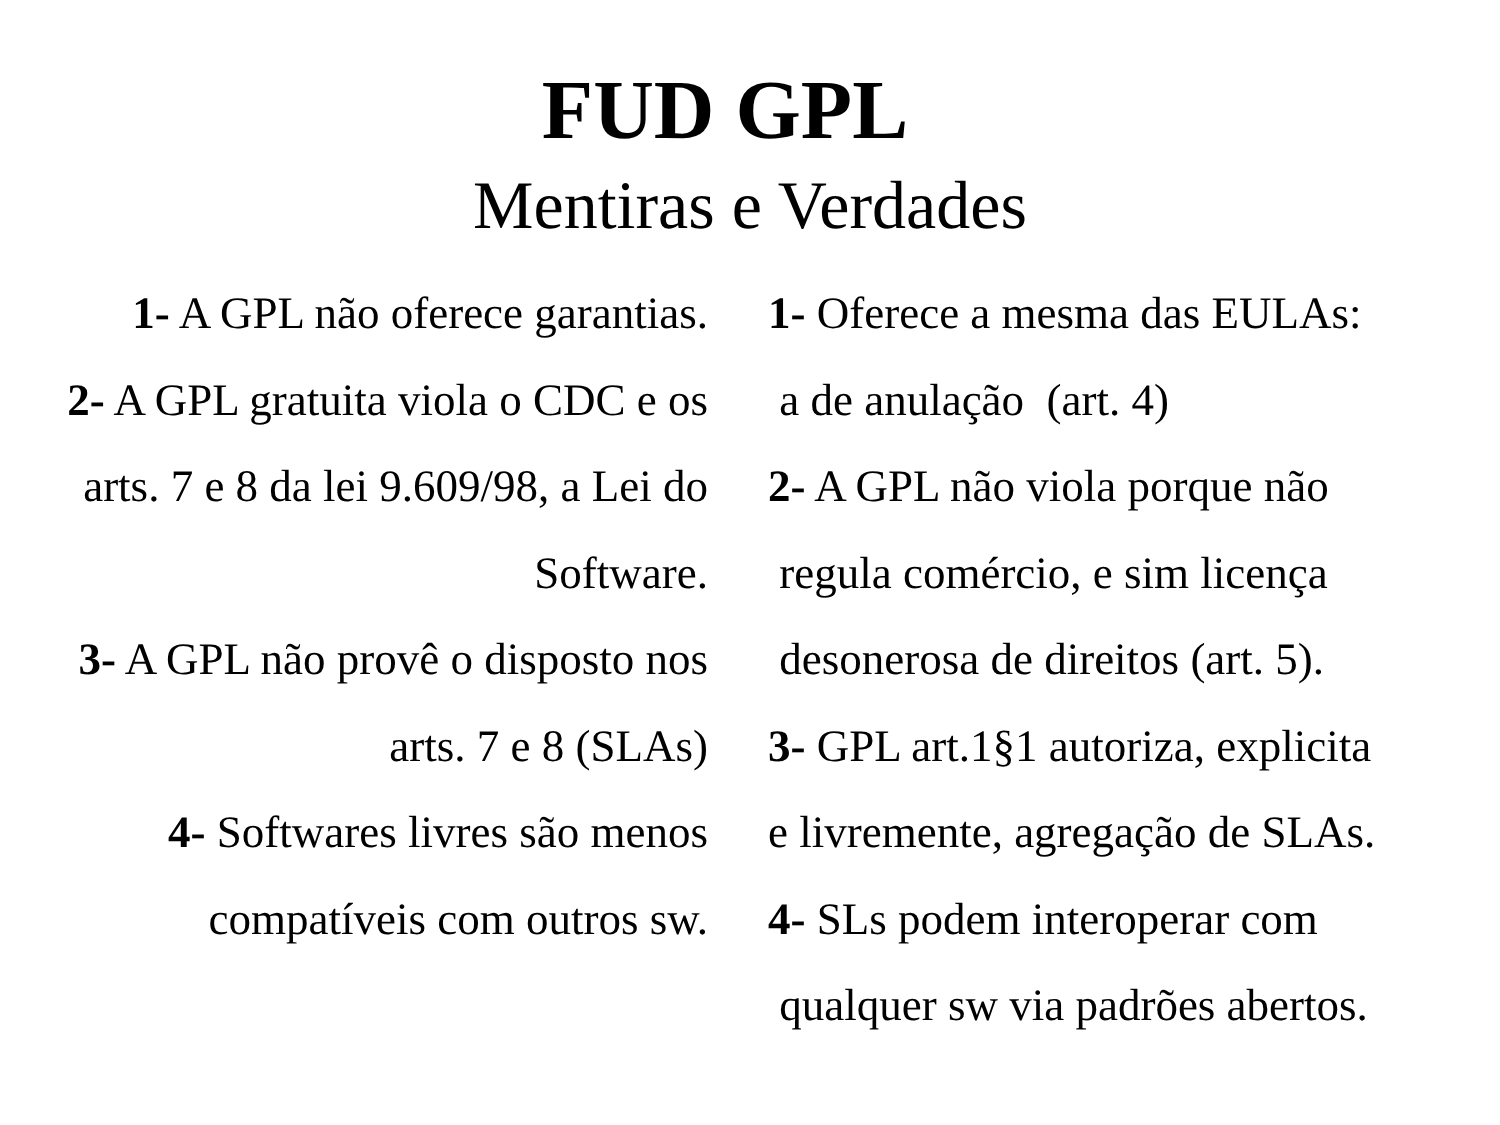FUD GPL
Mentiras e Verdades
1- A GPL não oferece garantias.
2- A GPL gratuita viola o CDC e os arts. 7 e 8 da lei 9.609/98, a Lei do Software.
3- A GPL não provê o disposto nos arts. 7 e 8 (SLAs)
4- Softwares livres são menos compatíveis com outros sw.
1- Oferece a mesma das EULAs:
a de anulação (art. 4)
2- A GPL não viola porque não
regula comércio, e sim licença
desonerosa de direitos (art. 5).
3- GPL art.1§1 autoriza, explicita
e livremente, agregação de SLAs.
4- SLs podem interoperar com
qualquer sw via padrões abertos.